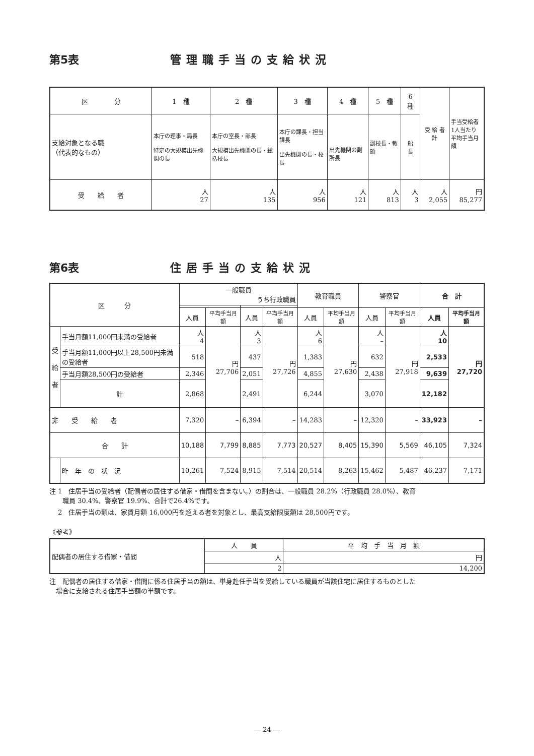第5表 管理職手当の支給状況
| 区 分 | 1 種 | 2 種 | 3 種 | 4 種 | 5 種 | 6 種 | 受 給 者 計 | 手当受給者 1人当たり 平均手当月額 |
| 支給対象となる職 （代表的なもの） | 本庁の理事・局長 特定の大規模出先機関の長 | 本庁の室長・部長 大規模出先機関の長・総括校長 | 本庁の課長・担当課長 出先機関の長・校長 | 出先機関の副所長 | 副校長・教頭 | 船 長 | | |
| 受 給 者 | 人 27 | 人 135 | 人 956 | 人 121 | 人 813 | 人 3 | 人 2,055 | 円 85,277 |
第6表 住居手当の支給状況
| 区 分 | | 一般職員 うち行政職員 | | | | 教育職員 | | 警察官 | | 合 計 | |
| --- | --- | --- | --- | --- | --- | --- | --- | --- | --- | --- | --- |
| | | 人員 | 平均手当月額 | 人員 | 平均手当月額 | 人員 | 平均手当月額 | 人員 | 平均手当月額 | 人員 | 平均手当月額 |
| 受 給 者 | 手当月額11,000円未満の受給者 | 人 4 | 円 27,706 | 人 3 | 円 27,726 | 人 6 | 円 27,630 | 人 – | 円 27,918 | 人 10 | 円 27,720 |
| | 手当月額11,000円以上28,500円未満の受給者 | 518 | | 437 | | 1,383 | | 632 | | 2,533 | |
| | 手当月額28,500円の受給者 | 2,346 | | 2,051 | | 4,855 | | 2,438 | | 9,639 | |
| | 計 | 2,868 | | 2,491 | | 6,244 | | 3,070 | | 12,182 | |
| 非 受 給 者 | | 7,320 | – | 6,394 | – | 14,283 | – | 12,320 | – | 33,923 | – |
| 合 計 | | 10,188 | 7,799 | 8,885 | 7,773 | 20,527 | 8,405 | 15,390 | 5,569 | 46,105 | 7,324 |
| | 昨 年 の 状 況 | 10,261 | 7,524 | 8,915 | 7,514 | 20,514 | 8,263 | 15,462 | 5,487 | 46,237 | 7,171 |
注 1　住居手当の受給者（配偶者の居住する借家・借間を含まない。）の割合は、一般職員 28.2%（行政職員 28.0%）、教育
　　職員 30.4%、警察官 19.9%、合計で26.4%です。
　 2　住居手当の額は、家賃月額 16,000円を超える者を対象とし、最高支給限度額は 28,500円です。
《参考》
| 配偶者の居住する借家・借間 | 人 員 | 平 均 手 当 月 額 |
| | 人 | 円 |
| | 2 | 14,200 |
注　配偶者の居住する借家・借間に係る住居手当の額は、単身赴任手当を受給している職員が当該住宅に居住するものとした
　場合に支給される住居手当額の半額です。
― 24 ―